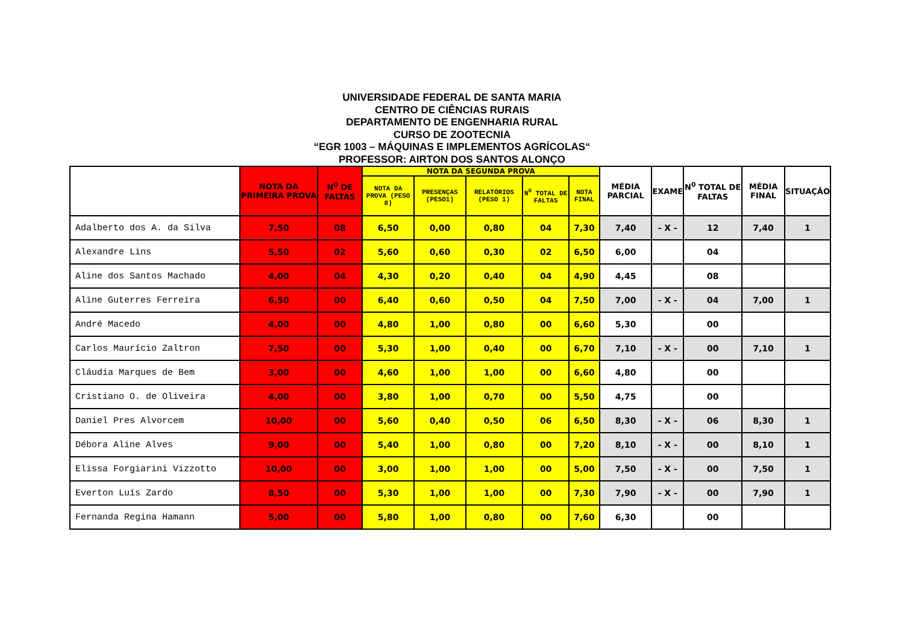UNIVERSIDADE FEDERAL DE SANTA MARIA
CENTRO DE CIÊNCIAS RURAIS
DEPARTAMENTO DE ENGENHARIA RURAL
CURSO DE ZOOTECNIA
“EGR 1003 – MÁQUINAS E IMPLEMENTOS AGRÍCOLAS“
PROFESSOR: AIRTON DOS SANTOS ALONÇO
| | NOTA DA PRIMEIRA PROVA | N<sup>0</sup> DE FALTAS | NOTA DA SEGUNDA PROVA | | | | | MÉDIA PARCIAL | EXAME | N<sup>0</sup> TOTAL DE FALTAS | MÉDIA FINAL | SITUAÇÃO |
| --- | --- | --- | --- | --- | --- | --- | --- | --- | --- | --- | --- | --- |
| | | | NOTA DA PROVA (PESO 8) | PRESENÇAS (PESO1) | RELATÓRIOS (PESO 1) | N<sup>0</sup> TOTAL DE FALTAS | NOTA FINAL | | | | | |
| Adalberto dos A. da Silva | 7,50 | 08 | 6,50 | 0,00 | 0,80 | 04 | 7,30 | 7,40 | - X - | 12 | 7,40 | 1 |
| Alexandre Lins | 5,50 | 02 | 5,60 | 0,60 | 0,30 | 02 | 6,50 | 6,00 | | 04 | | |
| Aline dos Santos Machado | 4,00 | 04 | 4,30 | 0,20 | 0,40 | 04 | 4,90 | 4,45 | | 08 | | |
| Aline Guterres Ferreira | 6,50 | 00 | 6,40 | 0,60 | 0,50 | 04 | 7,50 | 7,00 | - X - | 04 | 7,00 | 1 |
| André Macedo | 4,00 | 00 | 4,80 | 1,00 | 0,80 | 00 | 6,60 | 5,30 | | 00 | | |
| Carlos Maurício Zaltron | 7,50 | 00 | 5,30 | 1,00 | 0,40 | 00 | 6,70 | 7,10 | - X - | 00 | 7,10 | 1 |
| Cláudia Marques de Bem | 3,00 | 00 | 4,60 | 1,00 | 1,00 | 00 | 6,60 | 4,80 | | 00 | | |
| Cristiano O. de Oliveira | 4,00 | 00 | 3,80 | 1,00 | 0,70 | 00 | 5,50 | 4,75 | | 00 | | |
| Daniel Pres Alvorcem | 10,00 | 00 | 5,60 | 0,40 | 0,50 | 06 | 6,50 | 8,30 | - X - | 06 | 8,30 | 1 |
| Débora Aline Alves | 9,00 | 00 | 5,40 | 1,00 | 0,80 | 00 | 7,20 | 8,10 | - X - | 00 | 8,10 | 1 |
| Elissa Forgiarini Vizzotto | 10,00 | 00 | 3,00 | 1,00 | 1,00 | 00 | 5,00 | 7,50 | - X - | 00 | 7,50 | 1 |
| Everton Luís Zardo | 8,50 | 00 | 5,30 | 1,00 | 1,00 | 00 | 7,30 | 7,90 | - X - | 00 | 7,90 | 1 |
| Fernanda Regina Hamann | 5,00 | 00 | 5,80 | 1,00 | 0,80 | 00 | 7,60 | 6,30 | | 00 | | |